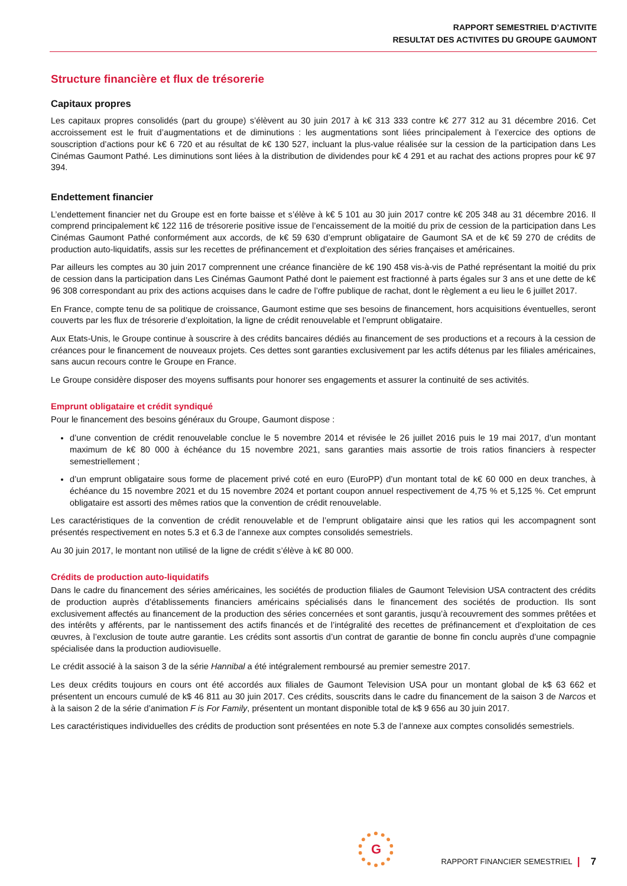RAPPORT SEMESTRIEL D’ACTIVITE
RESULTAT DES ACTIVITES DU GROUPE GAUMONT
Structure financière et flux de trésorerie
Capitaux propres
Les capitaux propres consolidés (part du groupe) s’élèvent au 30 juin 2017 à k€ 313 333 contre k€ 277 312 au 31 décembre 2016. Cet accroissement est le fruit d’augmentations et de diminutions : les augmentations sont liées principalement à l’exercice des options de souscription d’actions pour k€ 6 720 et au résultat de k€ 130 527, incluant la plus-value réalisée sur la cession de la participation dans Les Cinémas Gaumont Pathé. Les diminutions sont liées à la distribution de dividendes pour k€ 4 291 et au rachat des actions propres pour k€ 97 394.
Endettement financier
L’endettement financier net du Groupe est en forte baisse et s’élève à k€ 5 101 au 30 juin 2017 contre k€ 205 348 au 31 décembre 2016. Il comprend principalement k€ 122 116 de trésorerie positive issue de l’encaissement de la moitié du prix de cession de la participation dans Les Cinémas Gaumont Pathé conformément aux accords, de k€ 59 630 d’emprunt obligataire de Gaumont SA et de k€ 59 270 de crédits de production auto-liquidatifs, assis sur les recettes de préfinancement et d’exploitation des séries françaises et américaines.
Par ailleurs les comptes au 30 juin 2017 comprennent une créance financière de k€ 190 458 vis-à-vis de Pathé représentant la moitié du prix de cession dans la participation dans Les Cinémas Gaumont Pathé dont le paiement est fractionné à parts égales sur 3 ans et une dette de k€ 96 308 correspondant au prix des actions acquises dans le cadre de l’offre publique de rachat, dont le règlement a eu lieu le 6 juillet 2017.
En France, compte tenu de sa politique de croissance, Gaumont estime que ses besoins de financement, hors acquisitions éventuelles, seront couverts par les flux de trésorerie d’exploitation, la ligne de crédit renouvelable et l’emprunt obligataire.
Aux Etats-Unis, le Groupe continue à souscrire à des crédits bancaires dédiés au financement de ses productions et a recours à la cession de créances pour le financement de nouveaux projets. Ces dettes sont garanties exclusivement par les actifs détenus par les filiales américaines, sans aucun recours contre le Groupe en France.
Le Groupe considère disposer des moyens suffisants pour honorer ses engagements et assurer la continuité de ses activités.
Emprunt obligataire et crédit syndiqué
Pour le financement des besoins généraux du Groupe, Gaumont dispose :
d’une convention de crédit renouvelable conclue le 5 novembre 2014 et révisée le 26 juillet 2016 puis le 19 mai 2017, d’un montant maximum de k€ 80 000 à échéance du 15 novembre 2021, sans garanties mais assortie de trois ratios financiers à respecter semestriellement ;
d’un emprunt obligataire sous forme de placement privé coté en euro (EuroPP) d’un montant total de k€ 60 000 en deux tranches, à échéance du 15 novembre 2021 et du 15 novembre 2024 et portant coupon annuel respectivement de 4,75 % et 5,125 %. Cet emprunt obligataire est assorti des mêmes ratios que la convention de crédit renouvelable.
Les caractéristiques de la convention de crédit renouvelable et de l’emprunt obligataire ainsi que les ratios qui les accompagnent sont présentés respectivement en notes 5.3 et 6.3 de l’annexe aux comptes consolidés semestriels.
Au 30 juin 2017, le montant non utilisé de la ligne de crédit s’élève à k€ 80 000.
Crédits de production auto-liquidatifs
Dans le cadre du financement des séries américaines, les sociétés de production filiales de Gaumont Television USA contractent des crédits de production auprès d’établissements financiers américains spécialisés dans le financement des sociétés de production. Ils sont exclusivement affectés au financement de la production des séries concernées et sont garantis, jusqu’à recouvrement des sommes prêtées et des intérêts y afférents, par le nantissement des actifs financés et de l’intégralité des recettes de préfinancement et d’exploitation de ces œuvres, à l’exclusion de toute autre garantie. Les crédits sont assortis d’un contrat de garantie de bonne fin conclu auprès d’une compagnie spécialisée dans la production audiovisuelle.
Le crédit associé à la saison 3 de la série Hannibal a été intégralement remboursé au premier semestre 2017.
Les deux crédits toujours en cours ont été accordés aux filiales de Gaumont Television USA pour un montant global de k$ 63 662 et présentent un encours cumulé de k$ 46 811 au 30 juin 2017. Ces crédits, souscrits dans le cadre du financement de la saison 3 de Narcos et à la saison 2 de la série d’animation F is For Family, présentent un montant disponible total de k$ 9 656 au 30 juin 2017.
Les caractéristiques individuelles des crédits de production sont présentées en note 5.3 de l’annexe aux comptes consolidés semestriels.
G
RAPPORT FINANCIER SEMESTRIEL | 7